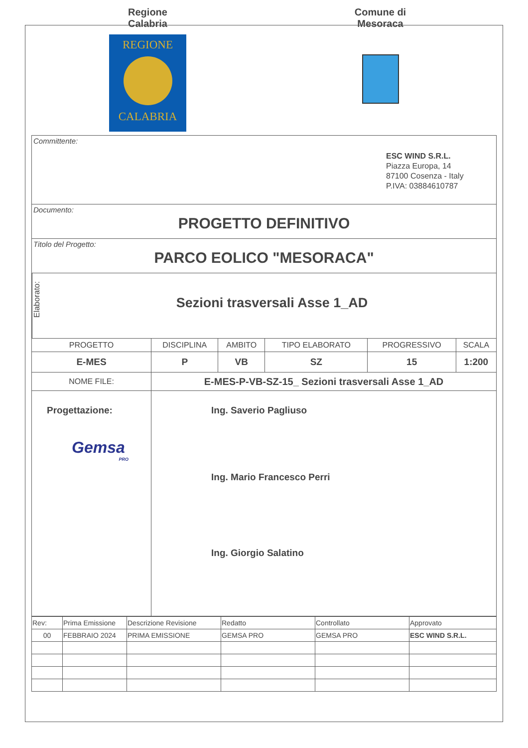Regione
Calabria
REGIONE
CALABRIA
Comune di
Mesoraca
Committente:
ESC WIND S.R.L.
Piazza Europa, 14
87100 Cosenza - Italy
P.IVA: 03884610787
Documento:
PROGETTO DEFINITIVO
Titolo del Progetto:
PARCO EOLICO "MESORACA"
Elaborato:
Sezioni trasversali Asse 1_AD
| PROGETTO | DISCIPLINA | AMBITO | TIPO ELABORATO | PROGRESSIVO | SCALA |
| E-MES | P | VB | SZ | 15 | 1:200 |
| NOME FILE: | E-MES-P-VB-SZ-15_ Sezioni trasversali Asse 1_AD | | | | |
| Progettazione: Gemsa PRO | Ing. Saverio Pagliuso Ing. Mario Francesco Perri Ing. Giorgio Salatino | | | | |
| Rev: | Prima Emissione | Descrizione Revisione | Redatto | Controllato | Approvato |
| 00 | FEBBRAIO 2024 | PRIMA EMISSIONE | GEMSA PRO | GEMSA PRO | ESC WIND S.R.L. |